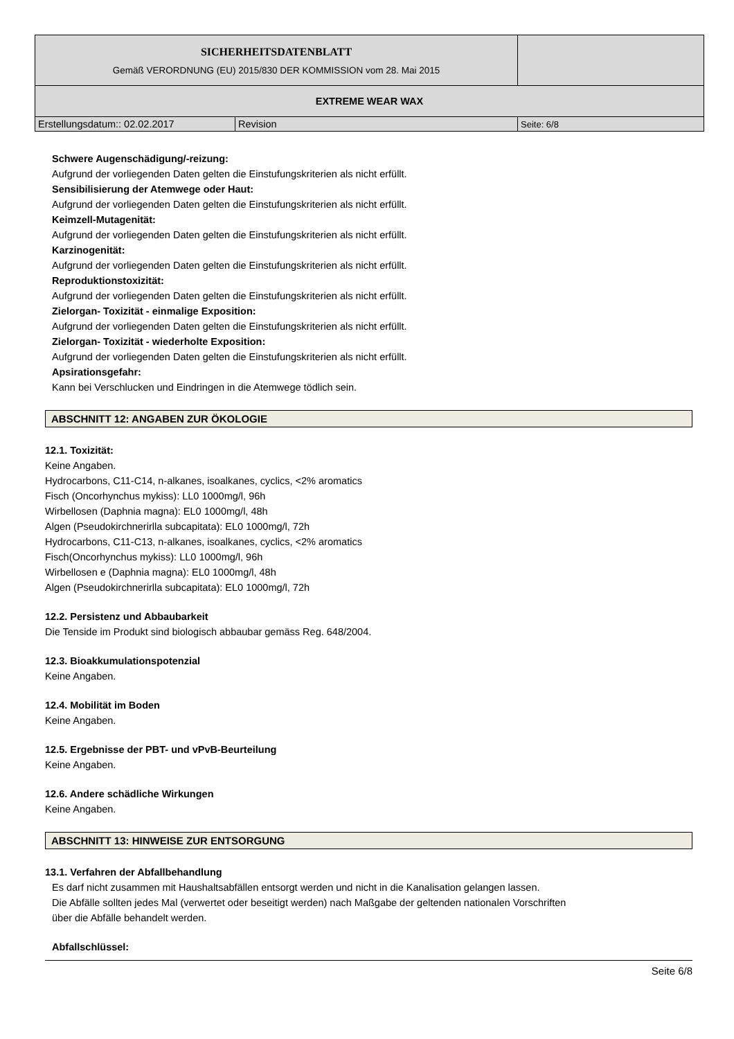| SICHERHEITSDATENBLATT Gemäß VERORDNUNG (EU) 2015/830 DER KOMMISSION vom 28. Mai 2015 | | |
| EXTREME WEAR WAX | | |
| Erstellungsdatum:: 02.02.2017 | Revision | Seite: 6/8 |
Schwere Augenschädigung/-reizung:
Aufgrund der vorliegenden Daten gelten die Einstufungskriterien als nicht erfüllt.
Sensibilisierung der Atemwege oder Haut:
Aufgrund der vorliegenden Daten gelten die Einstufungskriterien als nicht erfüllt.
Keimzell-Mutagenität:
Aufgrund der vorliegenden Daten gelten die Einstufungskriterien als nicht erfüllt.
Karzinogenität:
Aufgrund der vorliegenden Daten gelten die Einstufungskriterien als nicht erfüllt.
Reproduktionstoxizität:
Aufgrund der vorliegenden Daten gelten die Einstufungskriterien als nicht erfüllt.
Zielorgan- Toxizität - einmalige Exposition:
Aufgrund der vorliegenden Daten gelten die Einstufungskriterien als nicht erfüllt.
Zielorgan- Toxizität - wiederholte Exposition:
Aufgrund der vorliegenden Daten gelten die Einstufungskriterien als nicht erfüllt.
Apsirationsgefahr:
Kann bei Verschlucken und Eindringen in die Atemwege tödlich sein.
ABSCHNITT 12: ANGABEN ZUR ÖKOLOGIE
12.1. Toxizität:
Keine Angaben.
Hydrocarbons, C11-C14, n-alkanes, isoalkanes, cyclics, <2% aromatics
Fisch (Oncorhynchus mykiss): LL0 1000mg/l, 96h
Wirbellosen (Daphnia magna): EL0 1000mg/l, 48h
Algen (Pseudokirchnerirlla subcapitata): EL0 1000mg/l, 72h
Hydrocarbons, C11-C13, n-alkanes, isoalkanes, cyclics, <2% aromatics
Fisch(Oncorhynchus mykiss): LL0 1000mg/l, 96h
Wirbellosen e (Daphnia magna): EL0 1000mg/l, 48h
Algen (Pseudokirchnerirlla subcapitata): EL0 1000mg/l, 72h
12.2. Persistenz und Abbaubarkeit
Die Tenside im Produkt sind biologisch abbaubar gemäss Reg. 648/2004.
12.3. Bioakkumulationspotenzial
Keine Angaben.
12.4. Mobilität im Boden
Keine Angaben.
12.5. Ergebnisse der PBT- und vPvB-Beurteilung
Keine Angaben.
12.6. Andere schädliche Wirkungen
Keine Angaben.
ABSCHNITT 13: HINWEISE ZUR ENTSORGUNG
13.1. Verfahren der Abfallbehandlung
Es darf nicht zusammen mit Haushaltsabfällen entsorgt werden und nicht in die Kanalisation gelangen lassen.
Die Abfälle sollten jedes Mal (verwertet oder beseitigt werden) nach Maßgabe der geltenden nationalen Vorschriften
über die Abfälle behandelt werden.
Abfallschlüssel:
Seite 6/8